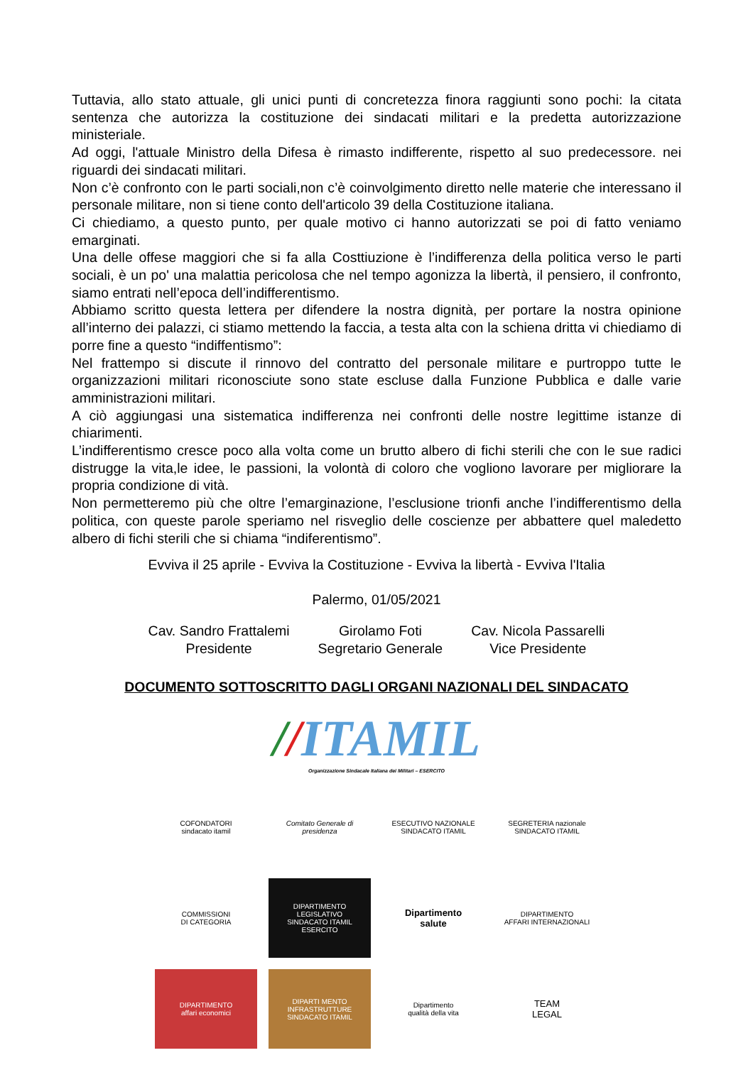Tuttavia, allo stato attuale, gli unici punti di concretezza finora raggiunti sono pochi: la citata sentenza che autorizza la costituzione dei sindacati militari e la predetta autorizzazione ministeriale.
Ad oggi, l'attuale Ministro della Difesa è rimasto indifferente, rispetto al suo predecessore. nei riguardi dei sindacati militari.
Non c’è confronto con le parti sociali,non c’è coinvolgimento diretto nelle materie che interessano il personale militare, non si tiene conto dell'articolo 39 della Costituzione italiana.
Ci chiediamo, a questo punto, per quale motivo ci hanno autorizzati se poi di fatto veniamo emarginati.
Una delle offese maggiori che si fa alla Costtiuzione è l’indifferenza della politica verso le parti sociali, è un po' una malattia pericolosa che nel tempo agonizza la libertà, il pensiero, il confronto, siamo entrati nell’epoca dell’indifferentismo.
Abbiamo scritto questa lettera per difendere la nostra dignità, per portare la nostra opinione all’interno dei palazzi, ci stiamo mettendo la faccia, a testa alta con la schiena dritta vi chiediamo di porre fine a questo “indiffentismo”:
Nel frattempo si discute il rinnovo del contratto del personale militare e purtroppo tutte le organizzazioni militari riconosciute sono state escluse dalla Funzione Pubblica e dalle varie amministrazioni militari.
A ciò aggiungasi una sistematica indifferenza nei confronti delle nostre legittime istanze di chiarimenti.
L’indifferentismo cresce poco alla volta come un brutto albero di fichi sterili che con le sue radici distrugge la vita,le idee, le passioni, la volontà di coloro che vogliono lavorare per migliorare la propria condizione di vità.
Non permetteremo più che oltre l’emarginazione, l’esclusione trionfi anche l’indifferentismo della politica, con queste parole speriamo nel risveglio delle coscienze per abbattere quel maledetto albero di fichi sterili che si chiama “indiferentismo”.
Evviva il 25 aprile - Evviva la Costituzione - Evviva la libertà - Evviva l'Italia
Palermo, 01/05/2021
Cav. Sandro Frattalemi
Presidente
Girolamo Foti
Segretario Generale
Cav. Nicola Passarelli
Vice Presidente
DOCUMENTO SOTTOSCRITTO DAGLI ORGANI NAZIONALI DEL SINDACATO
//ITAMIL
Organizzazione Sindacale Italiana dei Militari – ESERCITO
COFONDATORI
sindacato itamil
Comitato Generale di presidenza
ESECUTIVO NAZIONALE
SINDACATO ITAMIL
SEGRETERIA nazionale
SINDACATO ITAMIL
COMMISSIONI
DI CATEGORIA
DIPARTIMENTO
LEGISLATIVO
SINDACATO ITAMIL ESERCITO
Dipartimento
salute
DIPARTIMENTO
AFFARI INTERNAZIONALI
DIPARTIMENTO
affari economici
DIPARTI MENTO
INFRASTRUTTURE
SINDACATO ITAMIL
Dipartimento
qualità della vita
TEAM
LEGAL